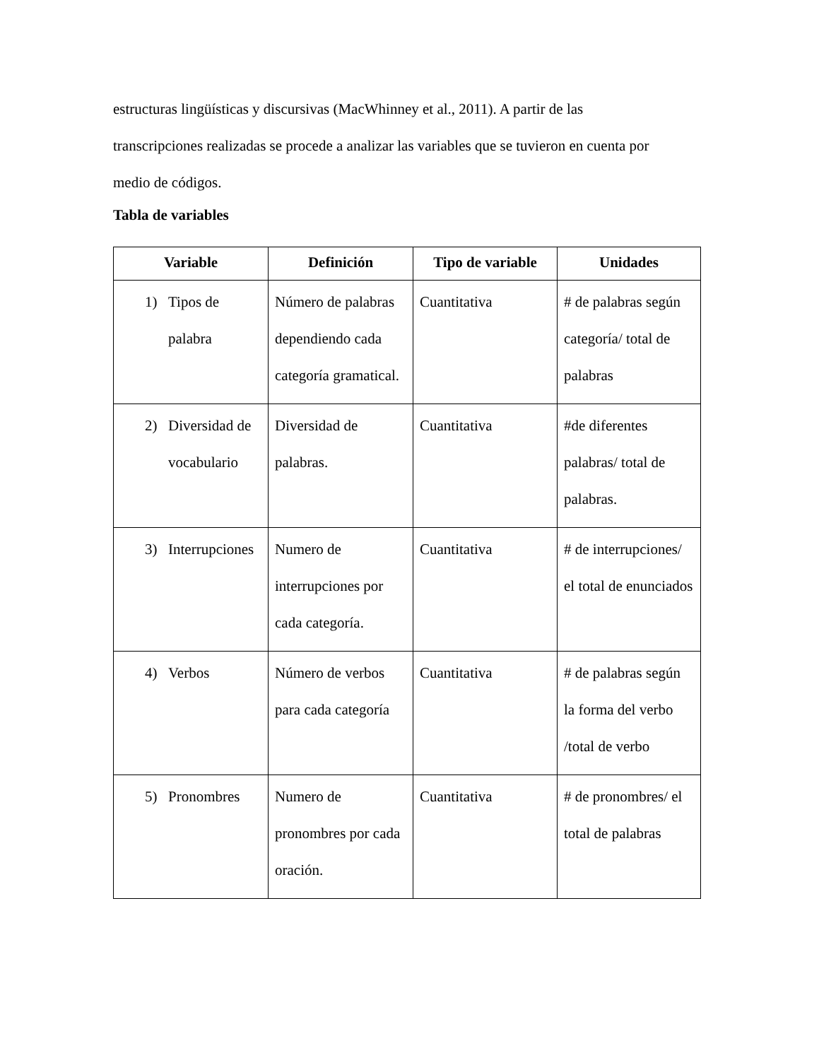estructuras lingüísticas y discursivas (MacWhinney et al., 2011). A partir de las
transcripciones realizadas se procede a analizar las variables que se tuvieron en cuenta por
medio de códigos.
Tabla de variables
| Variable | Definición | Tipo de variable | Unidades |
| --- | --- | --- | --- |
| 1) Tipos de palabra | Número de palabras dependiendo cada categoría gramatical. | Cuantitativa | # de palabras según categoría/ total de palabras |
| 2) Diversidad de vocabulario | Diversidad de palabras. | Cuantitativa | #de diferentes palabras/ total de palabras. |
| 3) Interrupciones | Numero de interrupciones por cada categoría. | Cuantitativa | # de interrupciones/ el total de enunciados |
| 4) Verbos | Número de verbos para cada categoría | Cuantitativa | # de palabras según la forma del verbo /total de verbo |
| 5) Pronombres | Numero de pronombres por cada oración. | Cuantitativa | # de pronombres/ el total de palabras |